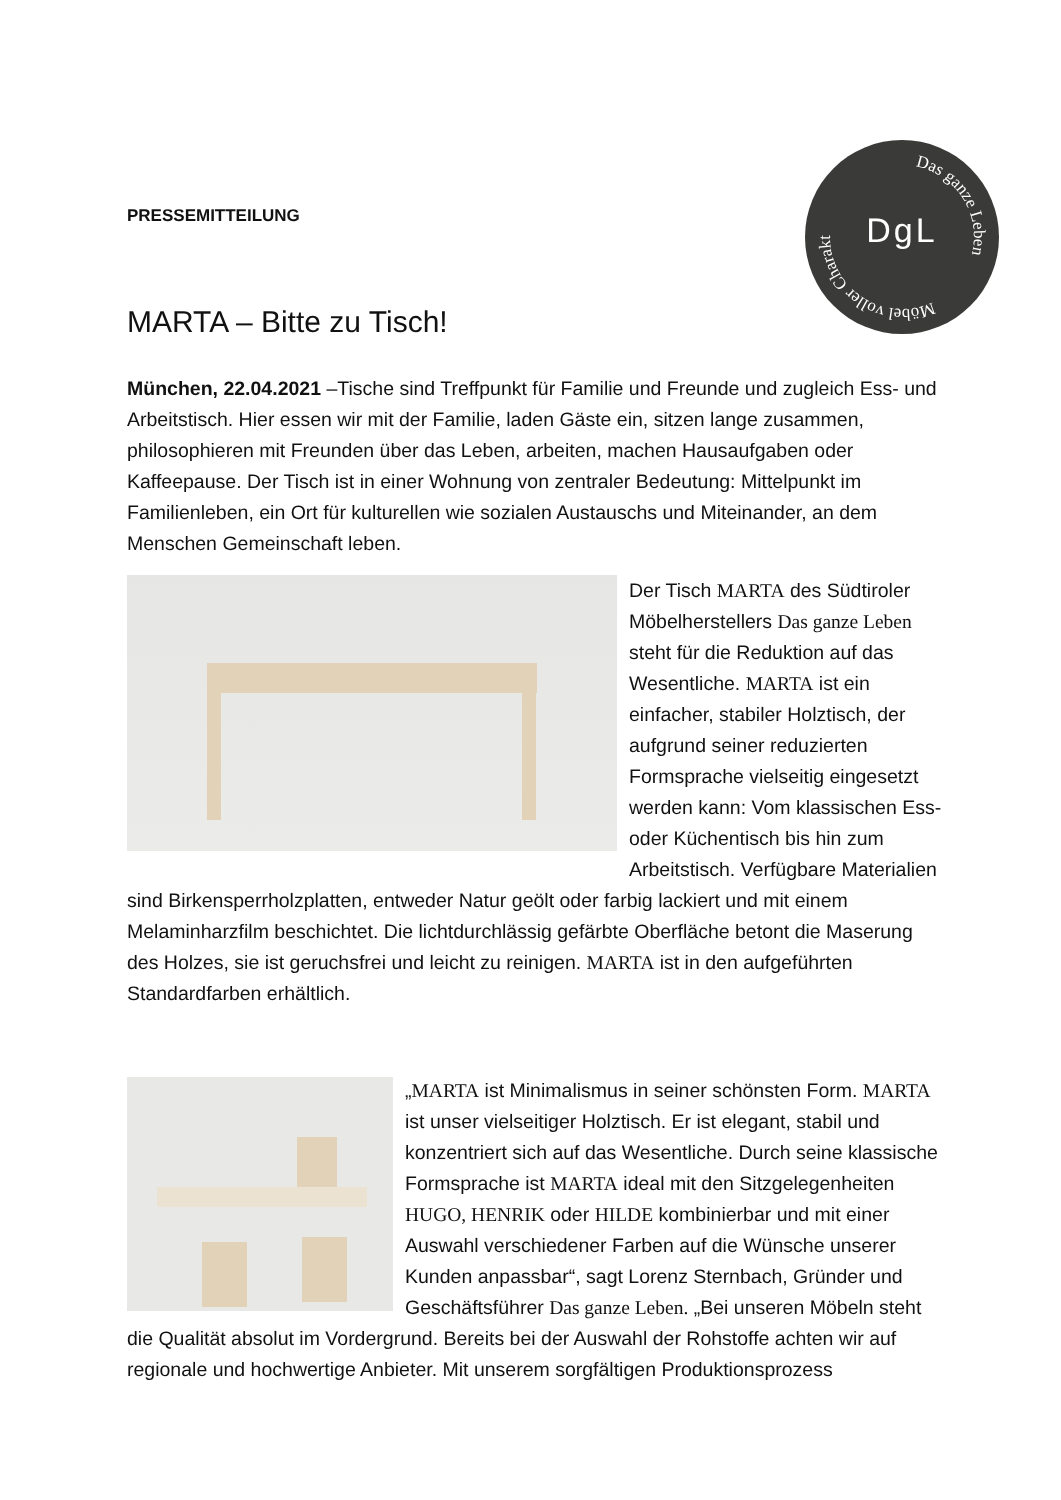Das ganze Leben
Möbel voller Charakter
DgL
PRESSEMITTEILUNG
MARTA – Bitte zu Tisch!
München, 22.04.2021 –Tische sind Treffpunkt für Familie und Freunde und zugleich Ess- und Arbeitstisch. Hier essen wir mit der Familie, laden Gäste ein, sitzen lange zusammen, philosophieren mit Freunden über das Leben, arbeiten, machen Hausaufgaben oder Kaffeepause. Der Tisch ist in einer Wohnung von zentraler Bedeutung: Mittelpunkt im Familienleben, ein Ort für kulturellen wie sozialen Austauschs und Miteinander, an dem Menschen Gemeinschaft leben.
Der Tisch MARTA des Südtiroler Möbelherstellers Das ganze Leben steht für die Reduktion auf das Wesentliche. MARTA ist ein einfacher, stabiler Holztisch, der aufgrund seiner reduzierten Formsprache vielseitig eingesetzt werden kann: Vom klassischen Ess- oder Küchentisch bis hin zum Arbeitstisch. Verfügbare Materialien sind Birkensperrholzplatten, entweder Natur geölt oder farbig lackiert und mit einem Melaminharzfilm beschichtet. Die lichtdurchlässig gefärbte Oberfläche betont die Maserung des Holzes, sie ist geruchsfrei und leicht zu reinigen. MARTA ist in den aufgeführten Standardfarben erhältlich.
„MARTA ist Minimalismus in seiner schönsten Form. MARTA ist unser vielseitiger Holztisch. Er ist elegant, stabil und konzentriert sich auf das Wesentliche. Durch seine klassische Formsprache ist MARTA ideal mit den Sitzgelegenheiten HUGO, HENRIK oder HILDE kombinierbar und mit einer Auswahl verschiedener Farben auf die Wünsche unserer Kunden anpassbar“, sagt Lorenz Sternbach, Gründer und Geschäftsführer Das ganze Leben. „Bei unseren Möbeln steht die Qualität absolut im Vordergrund. Bereits bei der Auswahl der Rohstoffe achten wir auf regionale und hochwertige Anbieter. Mit unserem sorgfältigen Produktionsprozess